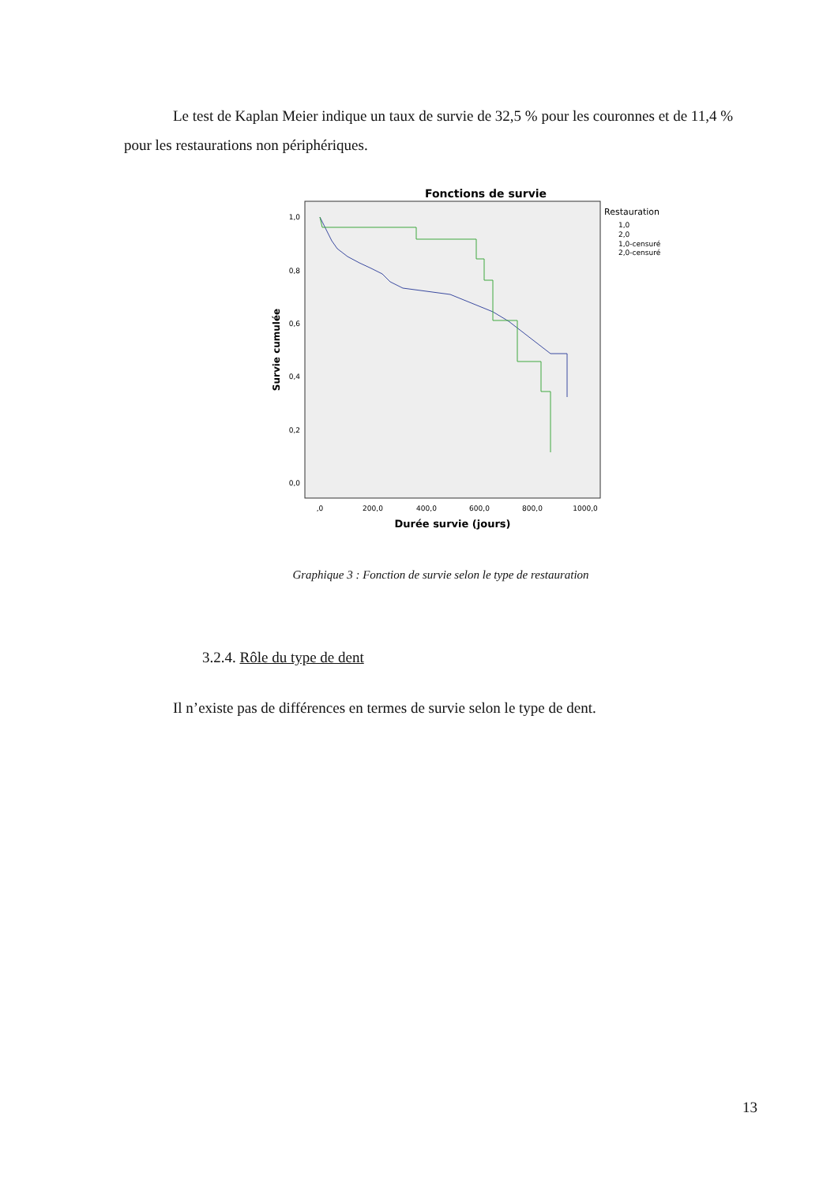Le test de Kaplan Meier indique un taux de survie de 32,5 % pour les couronnes et de 11,4 % pour les restaurations non périphériques.
Fonctions de survie
1,0
0,8
0,6
0,4
0,2
0,0
,0
200,0
400,0
600,0
800,0
1000,0
Durée survie (jours)
Survie cumulée
Restauration
1,0
2,0
1,0-censuré
2,0-censuré
Graphique 3 : Fonction de survie selon le type de restauration
3.2.4. Rôle du type de dent
Il n’existe pas de différences en termes de survie selon le type de dent.
13